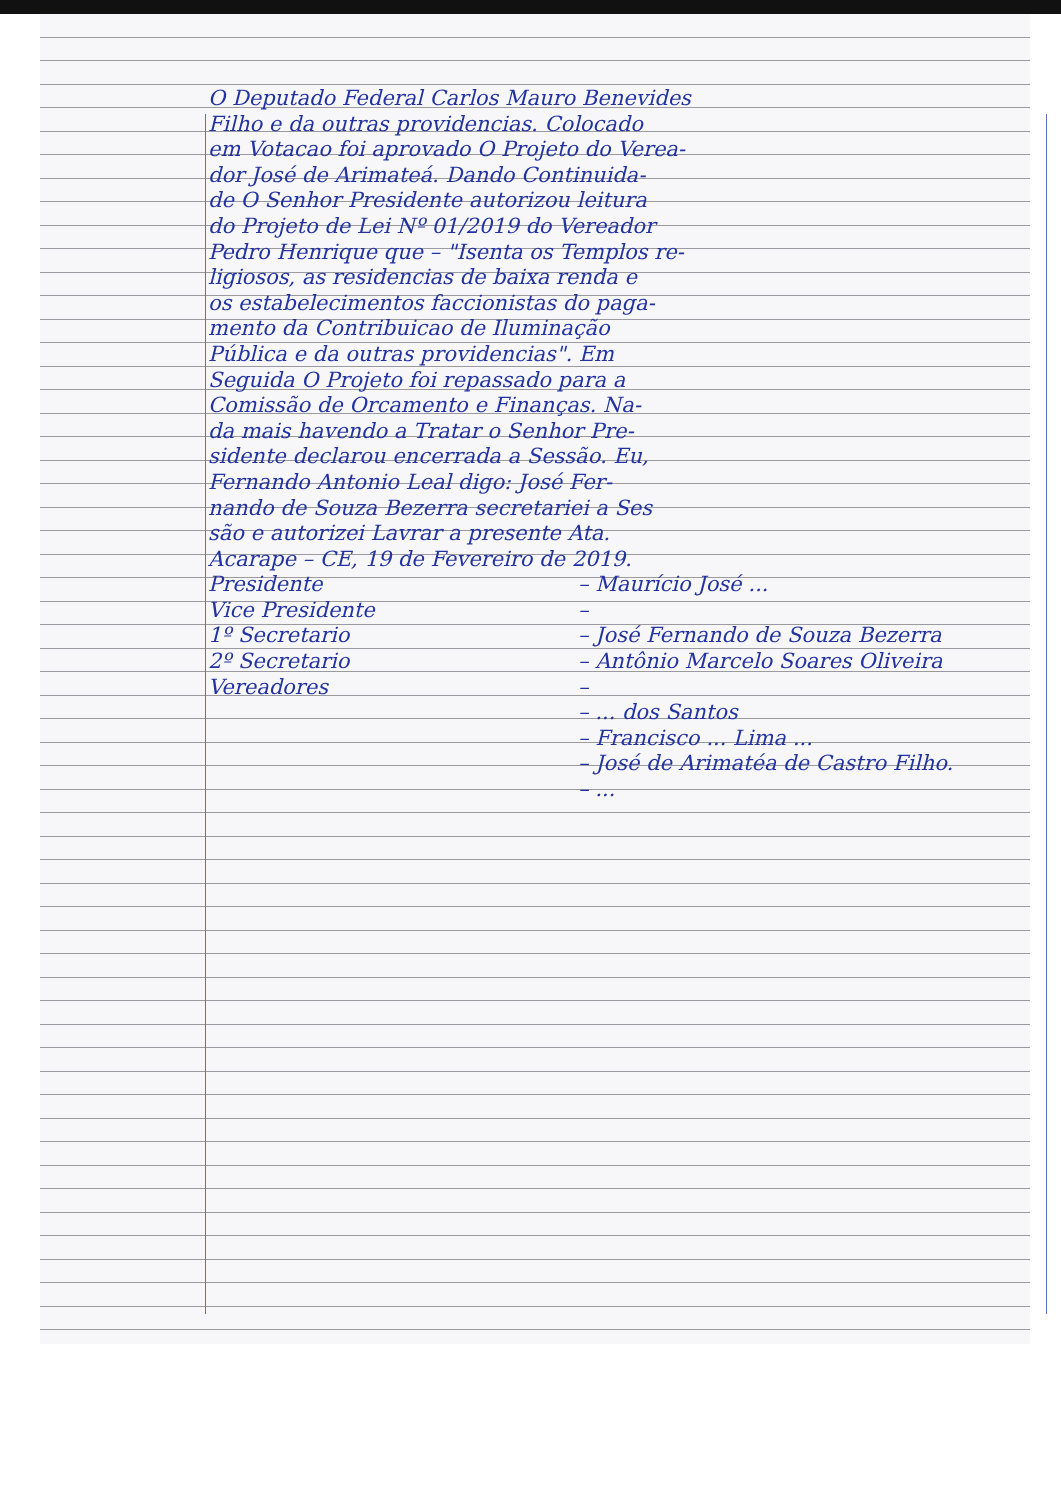O Deputado Federal Carlos Mauro Benevides
Filho e da outras providencias. Colocado
em Votacao foi aprovado O Projeto do Verea-
dor José de Arimateá. Dando Continuida-
de O Senhor Presidente autorizou leitura
do Projeto de Lei Nº 01/2019 do Vereador
Pedro Henrique que – "Isenta os Templos re-
ligiosos, as residencias de baixa renda e
os estabelecimentos faccionistas do paga-
mento da Contribuicao de Iluminação
Pública e da outras providencias". Em
Seguida O Projeto foi repassado para a
Comissão de Orcamento e Finanças. Na-
da mais havendo a Tratar o Senhor Pre-
sidente declarou encerrada a Sessão. Eu,
Fernando Antonio Leal digo: José Fer-
nando de Souza Bezerra secretariei a Ses
são e autorizei Lavrar a presente Ata.
Acarape – CE, 19 de Fevereiro de 2019.
Presidente – Maurício José ...
Vice Presidente –
1º Secretario – José Fernando de Souza Bezerra
2º Secretario – Antônio Marcelo Soares Oliveira
Vereadores –
– ... dos Santos
– Francisco ... Lima ...
– José de Arimatéa de Castro Filho.
– ...